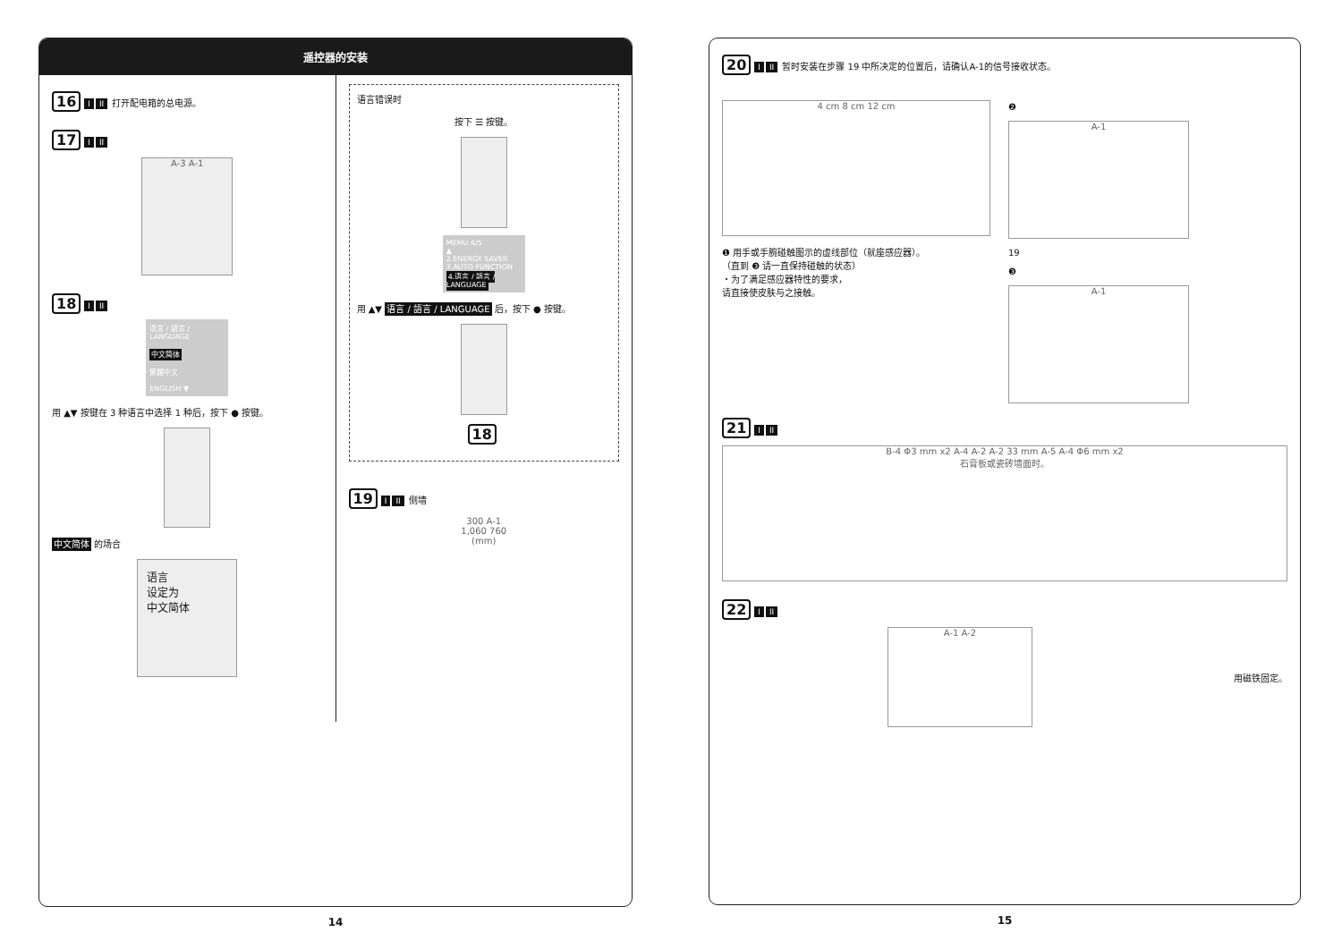遥控器的安装
16 I II 打开配电箱的总电源。
17 I II
A-3 A-1
18 I II
语言 / 語言 / LANGUAGE
中文简体
繁體中文
ENGLISH ▼
用 ▲▼ 按键在 3 种语言中选择 1 种后，按下 ● 按键。
中文简体 的场合
语言
设定为
中文简体
语言错误时
按下 ☰ 按键。
MEMU 4/5
▲
2.ENERGY SAVER
3.AUTO FUNCTION
4.语言 / 語言 / LANGUAGE
用 ▲▼ 语言 / 語言 / LANGUAGE 后，按下 ● 按键。
18
19 I II 侧墙
300 A-1
1,060 760
(mm)
14
20 I II 暂时安装在步骤 19 中所决定的位置后，请确认A-1的信号接收状态。
4 cm 8 cm 12 cm
❶ 用手或手腕碰触图示的虚线部位（就座感应器）。
（直到 ❸ 请一直保持碰触的状态）
・为了满足感应器特性的要求，
请直接使皮肤与之接触。
❷
A-1
19
❸
A-1
21 I II
B-4 Φ3 mm x2 A-4 A-2 A-2 33 mm A-5 A-4 Φ6 mm x2
石膏板或瓷砖墙面时。
22 I II
A-1 A-2
用磁铁固定。
15